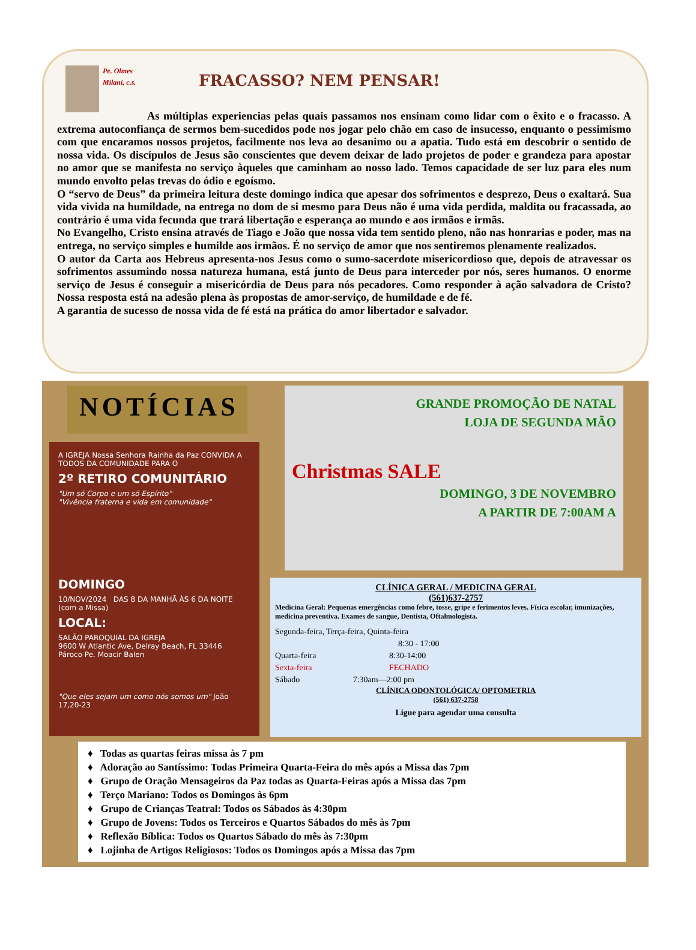Pe. Olmes Milani, c.s.
FRACASSO? NEM PENSAR!
As múltiplas experiencias pelas quais passamos nos ensinam como lidar com o êxito e o fracasso. A extrema autoconfiança de sermos bem-sucedidos pode nos jogar pelo chão em caso de insucesso, enquanto o pessimismo com que encaramos nossos projetos, facilmente nos leva ao desanimo ou a apatia. Tudo está em descobrir o sentido de nossa vida. Os discípulos de Jesus são conscientes que devem deixar de lado projetos de poder e grandeza para apostar no amor que se manifesta no serviço àqueles que caminham ao nosso lado. Temos capacidade de ser luz para eles num mundo envolto pelas trevas do ódio e egoísmo.
O “servo de Deus” da primeira leitura deste domingo indica que apesar dos sofrimentos e desprezo, Deus o exaltará. Sua vida vivida na humildade, na entrega no dom de si mesmo para Deus não é uma vida perdida, maldita ou fracassada, ao contrário é uma vida fecunda que trará libertação e esperança ao mundo e aos irmãos e irmãs.
No Evangelho, Cristo ensina através de Tiago e João que nossa vida tem sentido pleno, não nas honrarias e poder, mas na entrega, no serviço simples e humilde aos irmãos. É no serviço de amor que nos sentiremos plenamente realizados.
O autor da Carta aos Hebreus apresenta-nos Jesus como o sumo-sacerdote misericordioso que, depois de atravessar os sofrimentos assumindo nossa natureza humana, está junto de Deus para interceder por nós, seres humanos. O enorme serviço de Jesus é conseguir a misericórdia de Deus para nós pecadores. Como responder à ação salvadora de Cristo? Nossa resposta está na adesão plena às propostas de amor-serviço, de humildade e de fé.
A garantia de sucesso de nossa vida de fé está na prática do amor libertador e salvador.
NOTÍCIAS
A IGREJA Nossa Senhora Rainha da Paz CONVIDA A TODOS DA COMUNIDADE PARA O
2º RETIRO COMUNITÁRIO
"Um só Corpo e um só Espírito"
"Vivência fraterna e vida em comunidade"
DOMINGO
10/NOV/2024 DAS 8 DA MANHÃ ÀS 6 DA NOITE (com a Missa)
LOCAL:
SALÃO PAROQUIAL DA IGREJA
9600 W Atlantic Ave, Delray Beach, FL 33446
Pároco Pe. Moacir Balen
"Que eles sejam um como nós somos um" João 17,20-23
GRANDE PROMOÇÃO DE NATAL
LOJA DE SEGUNDA MÃO
Christmas SALE
DOMINGO, 3 DE NOVEMBRO
A PARTIR DE 7:00AM A
CLÍNICA GERAL / MEDICINA GERAL
(561)637-2757
Medicina Geral: Pequenas emergências como febre, tosse, gripe e ferimentos leves. Física escolar, imunizações, medicina preventiva. Exames de sangue, Dentista, Oftalmologista.
Segunda-feira, Terça-feira, Quinta-feira
8:30 - 17:00
Quarta-feira 8:30-14:00
Sexta-feira FECHADO
Sábado 7:30am—2:00 pm
CLÍNICA ODONTOLÓGICA/ OPTOMETRIA
(561) 637-2758
Ligue para agendar uma consulta
♦ Todas as quartas feiras missa às 7 pm
♦ Adoração ao Santíssimo: Todas Primeira Quarta-Feira do mês após a Missa das 7pm
♦ Grupo de Oração Mensageiros da Paz todas as Quarta-Feiras após a Missa das 7pm
♦ Terço Mariano: Todos os Domingos às 6pm
♦ Grupo de Crianças Teatral: Todos os Sábados às 4:30pm
♦ Grupo de Jovens: Todos os Terceiros e Quartos Sábados do mês às 7pm
♦ Reflexão Bíblica: Todos os Quartos Sábado do mês às 7:30pm
♦ Lojinha de Artigos Religiosos: Todos os Domingos após a Missa das 7pm